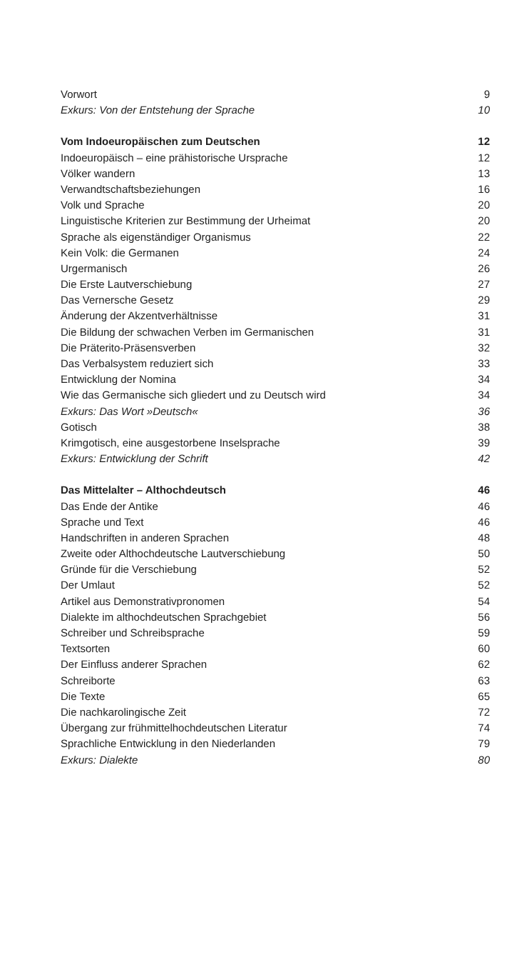Vorwort 9
Exkurs: Von der Entstehung der Sprache 10
Vom Indoeuropäischen zum Deutschen 12
Indoeuropäisch – eine prähistorische Ursprache 12
Völker wandern 13
Verwandtschaftsbeziehungen 16
Volk und Sprache 20
Linguistische Kriterien zur Bestimmung der Urheimat 20
Sprache als eigenständiger Organismus 22
Kein Volk: die Germanen 24
Urgermanisch 26
Die Erste Lautverschiebung 27
Das Vernersche Gesetz 29
Änderung der Akzentverhältnisse 31
Die Bildung der schwachen Verben im Germanischen 31
Die Präterito-Präsensverben 32
Das Verbalsystem reduziert sich 33
Entwicklung der Nomina 34
Wie das Germanische sich gliedert und zu Deutsch wird 34
Exkurs: Das Wort »Deutsch« 36
Gotisch 38
Krimgotisch, eine ausgestorbene Inselsprache 39
Exkurs: Entwicklung der Schrift 42
Das Mittelalter – Althochdeutsch 46
Das Ende der Antike 46
Sprache und Text 46
Handschriften in anderen Sprachen 48
Zweite oder Althochdeutsche Lautverschiebung 50
Gründe für die Verschiebung 52
Der Umlaut 52
Artikel aus Demonstrativpronomen 54
Dialekte im althochdeutschen Sprachgebiet 56
Schreiber und Schreibsprache 59
Textsorten 60
Der Einfluss anderer Sprachen 62
Schreiborte 63
Die Texte 65
Die nachkarolingische Zeit 72
Übergang zur frühmittelhochdeutschen Literatur 74
Sprachliche Entwicklung in den Niederlanden 79
Exkurs: Dialekte 80